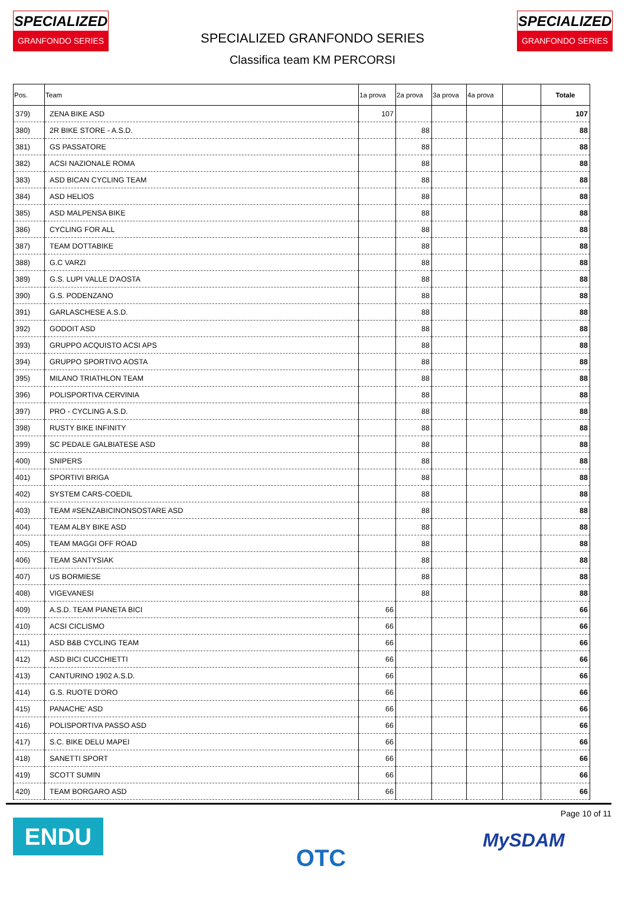SPECIALIZED
GRANFONDO SERIES
SPECIALIZED
GRANFONDO SERIES
SPECIALIZED GRANFONDO SERIES
Classifica team KM PERCORSI
| Pos. | Team | 1a prova | 2a prova | 3a prova | 4a prova | | Totale |
| --- | --- | --- | --- | --- | --- | --- | --- |
| 379) | ZENA BIKE ASD | 107 | | | | | 107 |
| 380) | 2R BIKE STORE - A.S.D. | | 88 | | | | 88 |
| 381) | GS PASSATORE | | 88 | | | | 88 |
| 382) | ACSI NAZIONALE ROMA | | 88 | | | | 88 |
| 383) | ASD BICAN CYCLING TEAM | | 88 | | | | 88 |
| 384) | ASD HELIOS | | 88 | | | | 88 |
| 385) | ASD MALPENSA BIKE | | 88 | | | | 88 |
| 386) | CYCLING FOR ALL | | 88 | | | | 88 |
| 387) | TEAM DOTTABIKE | | 88 | | | | 88 |
| 388) | G.C VARZI | | 88 | | | | 88 |
| 389) | G.S. LUPI VALLE D'AOSTA | | 88 | | | | 88 |
| 390) | G.S. PODENZANO | | 88 | | | | 88 |
| 391) | GARLASCHESE A.S.D. | | 88 | | | | 88 |
| 392) | GODOIT ASD | | 88 | | | | 88 |
| 393) | GRUPPO ACQUISTO ACSI APS | | 88 | | | | 88 |
| 394) | GRUPPO SPORTIVO AOSTA | | 88 | | | | 88 |
| 395) | MILANO TRIATHLON TEAM | | 88 | | | | 88 |
| 396) | POLISPORTIVA CERVINIA | | 88 | | | | 88 |
| 397) | PRO - CYCLING A.S.D. | | 88 | | | | 88 |
| 398) | RUSTY BIKE INFINITY | | 88 | | | | 88 |
| 399) | SC PEDALE GALBIATESE ASD | | 88 | | | | 88 |
| 400) | SNIPERS | | 88 | | | | 88 |
| 401) | SPORTIVI BRIGA | | 88 | | | | 88 |
| 402) | SYSTEM CARS-COEDIL | | 88 | | | | 88 |
| 403) | TEAM #SENZABICINONSOSTARE ASD | | 88 | | | | 88 |
| 404) | TEAM ALBY BIKE ASD | | 88 | | | | 88 |
| 405) | TEAM MAGGI OFF ROAD | | 88 | | | | 88 |
| 406) | TEAM SANTYSIAK | | 88 | | | | 88 |
| 407) | US BORMIESE | | 88 | | | | 88 |
| 408) | VIGEVANESI | | 88 | | | | 88 |
| 409) | A.S.D. TEAM PIANETA BICI | 66 | | | | | 66 |
| 410) | ACSI CICLISMO | 66 | | | | | 66 |
| 411) | ASD B&B CYCLING TEAM | 66 | | | | | 66 |
| 412) | ASD BICI CUCCHIETTI | 66 | | | | | 66 |
| 413) | CANTURINO 1902 A.S.D. | 66 | | | | | 66 |
| 414) | G.S. RUOTE D'ORO | 66 | | | | | 66 |
| 415) | PANACHE' ASD | 66 | | | | | 66 |
| 416) | POLISPORTIVA PASSO ASD | 66 | | | | | 66 |
| 417) | S.C. BIKE DELU MAPEI | 66 | | | | | 66 |
| 418) | SANETTI SPORT | 66 | | | | | 66 |
| 419) | SCOTT SUMIN | 66 | | | | | 66 |
| 420) | TEAM BORGARO ASD | 66 | | | | | 66 |
ENDU OTC Page 10 of 11
MySDAM